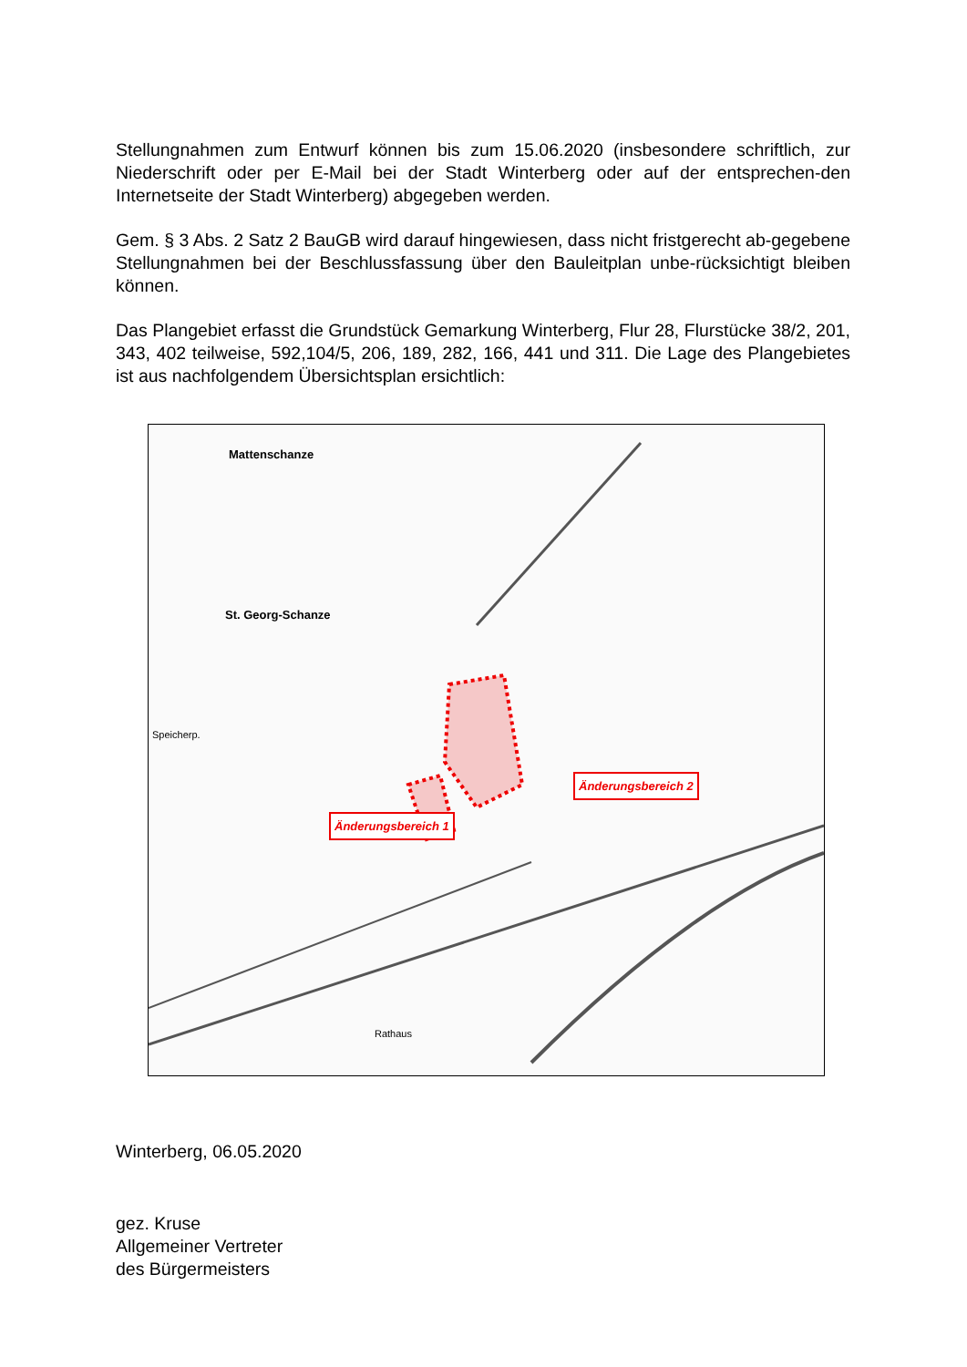Stellungnahmen zum Entwurf können bis zum 15.06.2020 (insbesondere schriftlich, zur Niederschrift oder per E-Mail bei der Stadt Winterberg oder auf der entsprechen-den Internetseite der Stadt Winterberg) abgegeben werden.
Gem. § 3 Abs. 2 Satz 2 BauGB wird darauf hingewiesen, dass nicht fristgerecht ab-gegebene Stellungnahmen bei der Beschlussfassung über den Bauleitplan unbe-rücksichtigt bleiben können.
Das Plangebiet erfasst die Grundstück Gemarkung Winterberg, Flur 28, Flurstücke 38/2, 201, 343, 402 teilweise, 592,104/5, 206, 189, 282, 166, 441 und 311. Die Lage des Plangebietes ist aus nachfolgendem Übersichtsplan ersichtlich:
Mattenschanze
St. Georg-Schanze
Speicherp.
Rathaus
Änderungsbereich 2
Änderungsbereich 1
Winterberg, 06.05.2020
gez. Kruse
Allgemeiner Vertreter
des Bürgermeisters